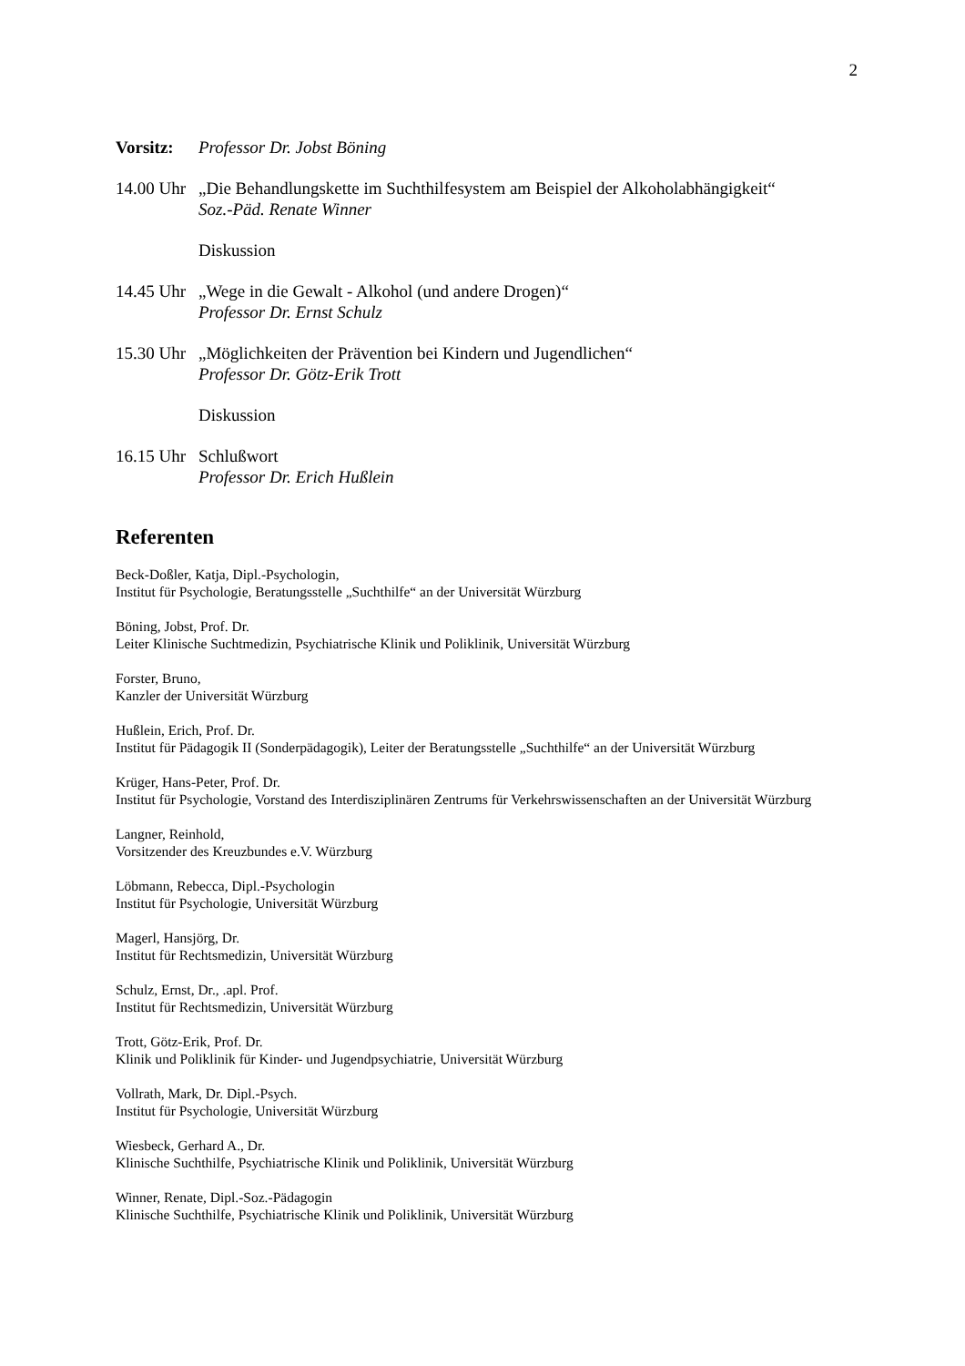2
Vorsitz:
Professor Dr. Jobst Böning
14.00 Uhr
„Die Behandlungskette im Suchthilfesystem am Beispiel der Alkoholabhängigkeit“
Soz.-Päd. Renate Winner
Diskussion
14.45 Uhr
„Wege in die Gewalt - Alkohol (und andere Drogen)“
Professor Dr. Ernst Schulz
15.30 Uhr
„Möglichkeiten der Prävention bei Kindern und Jugendlichen“
Professor Dr. Götz-Erik Trott
Diskussion
16.15 Uhr
Schlußwort
Professor Dr. Erich Hußlein
Referenten
Beck-Doßler, Katja, Dipl.-Psychologin,
Institut für Psychologie, Beratungsstelle „Suchthilfe“ an der Universität Würzburg
Böning, Jobst, Prof. Dr.
Leiter Klinische Suchtmedizin, Psychiatrische Klinik und Poliklinik, Universität Würzburg
Forster, Bruno,
Kanzler der Universität Würzburg
Hußlein, Erich, Prof. Dr.
Institut für Pädagogik II (Sonderpädagogik), Leiter der Beratungsstelle „Suchthilfe“ an der Universität Würzburg
Krüger, Hans-Peter, Prof. Dr.
Institut für Psychologie, Vorstand des Interdisziplinären Zentrums für Verkehrswissenschaften an der Universität Würzburg
Langner, Reinhold,
Vorsitzender des Kreuzbundes e.V. Würzburg
Löbmann, Rebecca, Dipl.-Psychologin
Institut für Psychologie, Universität Würzburg
Magerl, Hansjörg, Dr.
Institut für Rechtsmedizin, Universität Würzburg
Schulz, Ernst, Dr., .apl. Prof.
Institut für Rechtsmedizin, Universität Würzburg
Trott, Götz-Erik, Prof. Dr.
Klinik und Poliklinik für Kinder- und Jugendpsychiatrie, Universität Würzburg
Vollrath, Mark, Dr. Dipl.-Psych.
Institut für Psychologie, Universität Würzburg
Wiesbeck, Gerhard A., Dr.
Klinische Suchthilfe, Psychiatrische Klinik und Poliklinik, Universität Würzburg
Winner, Renate, Dipl.-Soz.-Pädagogin
Klinische Suchthilfe, Psychiatrische Klinik und Poliklinik, Universität Würzburg